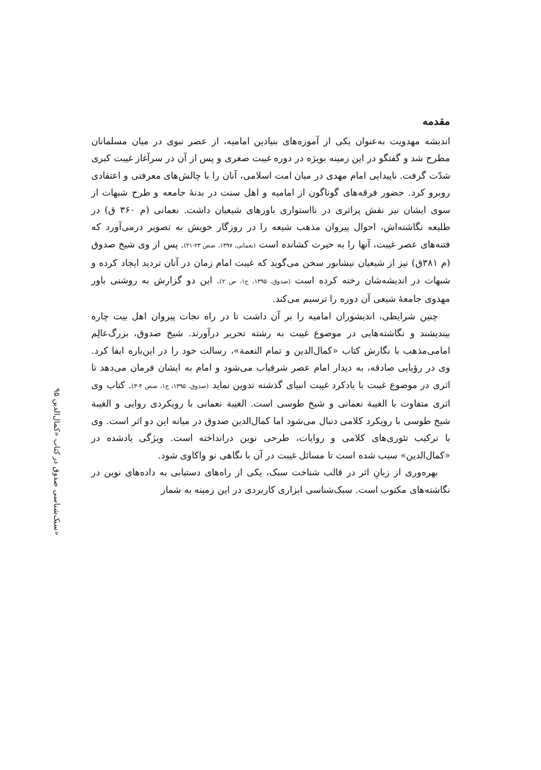۹۵ سبک‌شناسی صدوق در کتاب «کمال‌الدین»
مقدمه
اندیشه مهدویت به‌عنوان یکی از آموزه‌های بنیادین امامیه، از عصر نبوی در میان مسلمانان مطرح شد و گفتگو در این زمینه بویژه در دوره غیبت صغری و پس از آن در سرآغاز غیبت کبری شدّت گرفت. ناپیدایی امام مهدی در میان امت اسلامی، آنان را با چالش‌های معرفتی و اعتقادی روبرو کرد. حضور فرقه‌های گوناگون از امامیه و اهل سنت در بدنهٔ جامعه و طرح شبهات از سوی ایشان نیز نقش پراثری در نااستواری باورهای شیعیان داشت. نعمانی (م ۳۶۰ ق) در طلیعه نگاشته‌اش، احوال پیروان مذهب شیعه را در روزگار خویش به تصویر درمی‌آورد که فتنه‌های عصر غیبت، آنها را به حیرت کشانده است (نعمانی، ۱۳۹۷، صص ۲۳-۲۱). پس از وی شیخ صدوق (م ۳۸۱ق) نیز از شیعیان نیشابور سخن می‌گوید که غیبت امام زمان در آنان تردید ایجاد کرده و شبهات در اندیشه‌شان رخنه کرده است (صدوق، ۱۳۹۵، ج۱، ص ۲). این دو گزارش به روشنی باور مهدوی جامعهٔ شیعی آن دوره را ترسیم می‌کند.
چنین شرایطی، اندیشوران امامیه را بر آن داشت تا در راه نجات پیروان اهل بیت چاره بیندیشند و نگاشته‌هایی در موضوع غیبت به رشته تحریر درآورند. شیخ صدوق، بزرگ‌عالِم امامی‌مذهب با نگارش کتاب «کمال‌الدین و تمام النعمة»، رسالت خود را در این‌باره ایفا کرد. وی در رؤیایی صادقه، به دیدار امام عصر شرفیاب می‌شود و امام به ایشان فرمان می‌دهد تا اثری در موضوع غیبت با یادکرد غیبت انبیای گذشته تدوین نماید (صدوق، ۱۳۹۵، ج۱، صص ۴-۳). کتاب وی اثری متفاوت با الغیبة نعمانی و شیخ طوسی است. الغیبة نعمانی با رویکردی روایی و الغیبة شیخ طوسی با رویکرد کلامی دنبال می‌شود اما کمال‌الدین صدوق در میانه این دو اثر است. وی با ترکیب تئوری‌های کلامی و روایات، طرحی نوین درانداخته است. ویژگی یادشده در «کمال‌الدین» سبب شده است تا مسائل غیبت در آن با نگاهی نو واکاوی شود.
بهره‌وری از زبانِ اثر در قالب شناخت سبک، یکی از راه‌های دستیابی به داده‌های نوین در نگاشته‌های مکتوب است. سبک‌شناسی ابزاری کاربردی در این زمینه به شمار